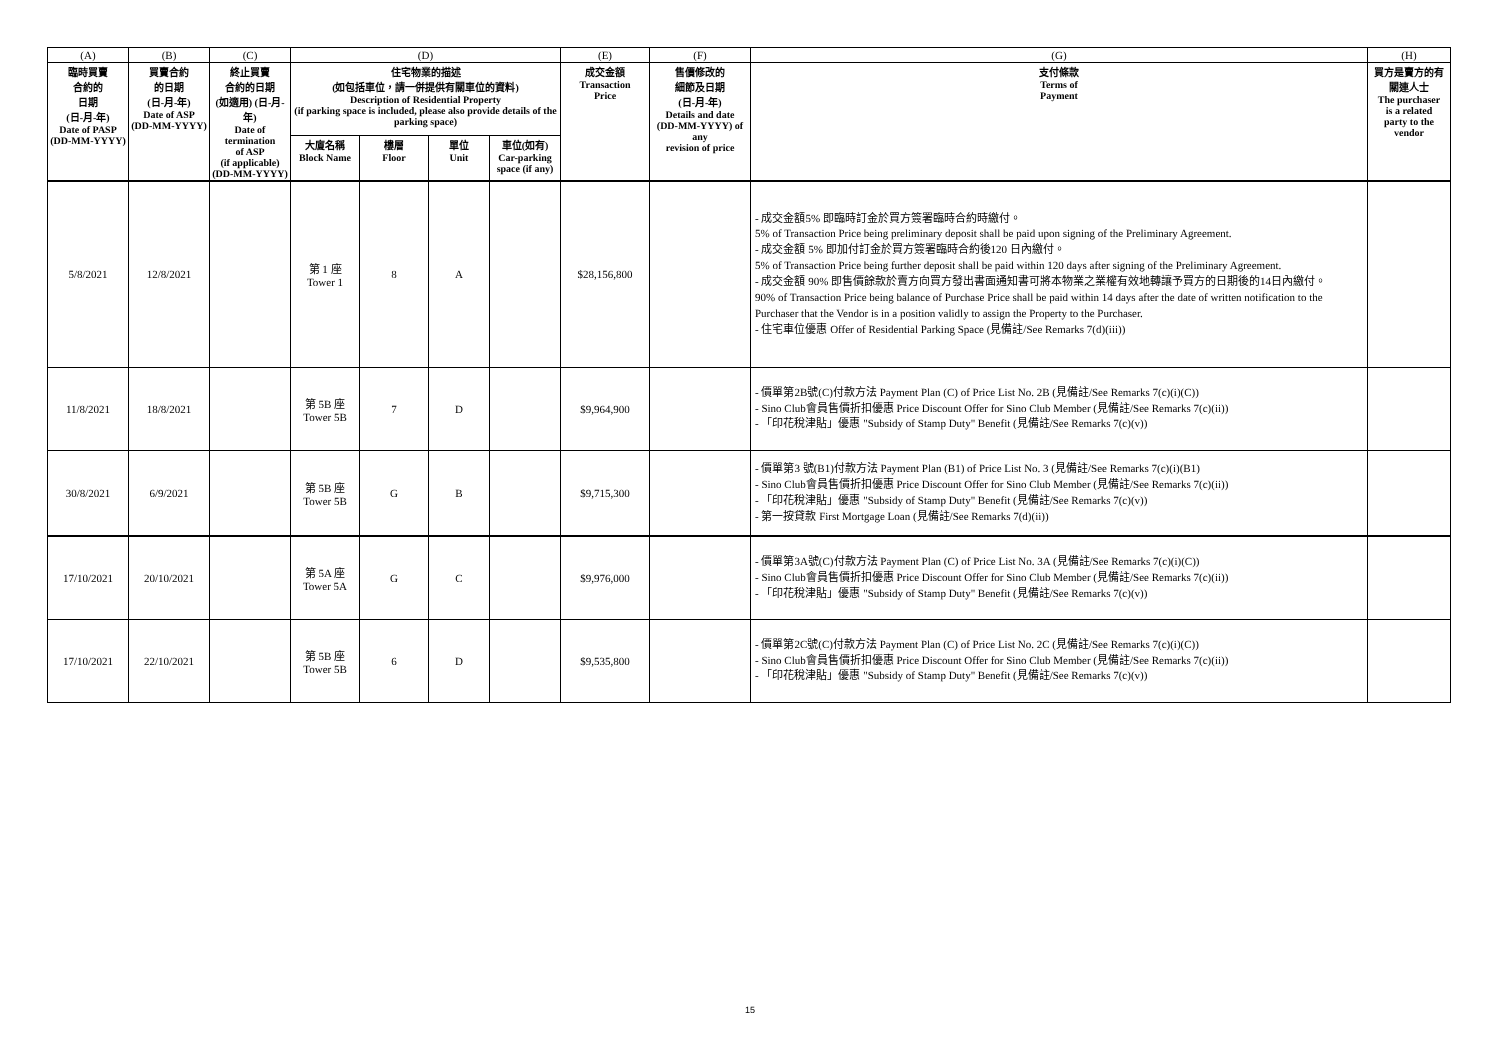| (A) | (B) | (C) | (D) | | | | (E) | (F) | (G) | (H) |
| 臨時買賣 合約的 日期 (日-月-年) Date of PASP (DD-MM-YYYY) | 買賣合約 的日期 (日-月-年) Date of ASP (DD-MM-YYYY) | 終止買賣 合約的日期 (如適用) (日-月-年) Date of termination of ASP (if applicable) (DD-MM-YYYY) | 住宅物業的描述 (如包括車位，請一併提供有關車位的資料) Description of Residential Property (if parking space is included, please also provide details of the parking space) | | | | 成交金額 Transaction Price | 售價修改的 細節及日期 (日-月-年) Details and date (DD-MM-YYYY) of any revision of price | 支付條款 Terms of Payment | 買方是賣方的有 關連人士 The purchaser is a related party to the vendor |
| | | | 大廈名稱 Block Name | 樓層 Floor | 單位 Unit | 車位(如有) Car-parking space (if any) | | | | |
| 5/8/2021 | 12/8/2021 | | 第 1 座 Tower 1 | 8 | A | | $28,156,800 | | - 成交金額5% 即臨時訂金於買方簽署臨時合約時繳付。 5% of Transaction Price being preliminary deposit shall be paid upon signing of the Preliminary Agreement. - 成交金額 5% 即加付訂金於買方簽署臨時合約後120 日內繳付。 5% of Transaction Price being further deposit shall be paid within 120 days after signing of the Preliminary Agreement. - 成交金額 90% 即售價餘款於賣方向買方發出書面通知書可將本物業之業權有效地轉讓予買方的日期後的14日內繳付。 90% of Transaction Price being balance of Purchase Price shall be paid within 14 days after the date of written notification to the Purchaser that the Vendor is in a position validly to assign the Property to the Purchaser. - 住宅車位優惠 Offer of Residential Parking Space (見備註/See Remarks 7(d)(iii)) | |
| 11/8/2021 | 18/8/2021 | | 第 5B 座 Tower 5B | 7 | D | | $9,964,900 | | - 價單第2B號(C)付款方法 Payment Plan (C) of Price List No. 2B (見備註/See Remarks 7(c)(i)(C)) - Sino Club會員售價折扣優惠 Price Discount Offer for Sino Club Member (見備註/See Remarks 7(c)(ii)) - 「印花稅津貼」優惠 "Subsidy of Stamp Duty" Benefit (見備註/See Remarks 7(c)(v)) | |
| 30/8/2021 | 6/9/2021 | | 第 5B 座 Tower 5B | G | B | | $9,715,300 | | - 價單第3 號(B1)付款方法 Payment Plan (B1) of Price List No. 3 (見備註/See Remarks 7(c)(i)(B1) - Sino Club會員售價折扣優惠 Price Discount Offer for Sino Club Member (見備註/See Remarks 7(c)(ii)) - 「印花稅津貼」優惠 "Subsidy of Stamp Duty" Benefit (見備註/See Remarks 7(c)(v)) - 第一按貸款 First Mortgage Loan (見備註/See Remarks 7(d)(ii)) | |
| 17/10/2021 | 20/10/2021 | | 第 5A 座 Tower 5A | G | C | | $9,976,000 | | - 價單第3A號(C)付款方法 Payment Plan (C) of Price List No. 3A (見備註/See Remarks 7(c)(i)(C)) - Sino Club會員售價折扣優惠 Price Discount Offer for Sino Club Member (見備註/See Remarks 7(c)(ii)) - 「印花稅津貼」優惠 "Subsidy of Stamp Duty" Benefit (見備註/See Remarks 7(c)(v)) | |
| 17/10/2021 | 22/10/2021 | | 第 5B 座 Tower 5B | 6 | D | | $9,535,800 | | - 價單第2C號(C)付款方法 Payment Plan (C) of Price List No. 2C (見備註/See Remarks 7(c)(i)(C)) - Sino Club會員售價折扣優惠 Price Discount Offer for Sino Club Member (見備註/See Remarks 7(c)(ii)) - 「印花稅津貼」優惠 "Subsidy of Stamp Duty" Benefit (見備註/See Remarks 7(c)(v)) | |
15